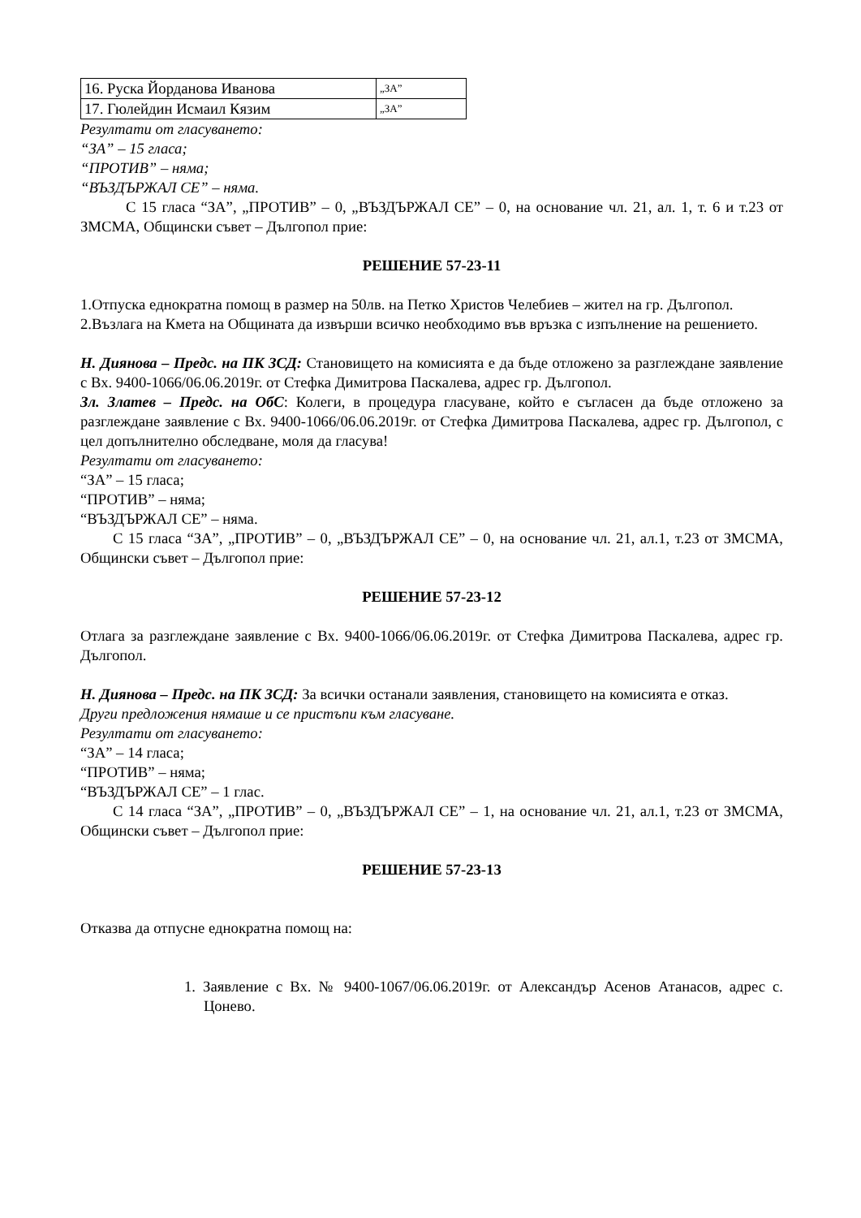| 16. Руска Йорданова Иванова | „ЗА” |
| 17. Гюлейдин Исмаил Кязим | „ЗА” |
Резултати от гласуването:
“ЗА” – 15 гласа;
“ПРОТИВ” – няма;
“ВЪЗДЪРЖАЛ СЕ” – няма.
С 15 гласа “ЗА”, „ПРОТИВ” – 0, „ВЪЗДЪРЖАЛ СЕ” – 0, на основание чл. 21, ал. 1, т. 6 и т.23 от ЗМСМА, Общински съвет – Дългопол прие:
РЕШЕНИЕ 57-23-11
1.Отпуска еднократна помощ в размер на 50лв. на Петко Христов Челебиев – жител на гр. Дългопол.
2.Възлага на Кмета на Общината да извърши всичко необходимо във връзка с изпълнение на решението.
Н. Диянова – Предс. на ПК ЗСД: Становището на комисията е да бъде отложено за разглеждане заявление с Вх. 9400-1066/06.06.2019г. от Стефка Димитрова Паскалева, адрес гр. Дългопол.
Зл. Златев – Предс. на ОбС: Колеги, в процедура гласуване, който е съгласен да бъде отложено за разглеждане заявление с Вх. 9400-1066/06.06.2019г. от Стефка Димитрова Паскалева, адрес гр. Дългопол, с цел допълнително обследване, моля да гласува!
Резултати от гласуването:
“ЗА” – 15 гласа;
“ПРОТИВ” – няма;
“ВЪЗДЪРЖАЛ СЕ” – няма.
С 15 гласа “ЗА”, „ПРОТИВ” – 0, „ВЪЗДЪРЖАЛ СЕ” – 0, на основание чл. 21, ал.1, т.23 от ЗМСМА, Общински съвет – Дългопол прие:
РЕШЕНИЕ 57-23-12
Отлага за разглеждане заявление с Вх. 9400-1066/06.06.2019г. от Стефка Димитрова Паскалева, адрес гр. Дългопол.
Н. Диянова – Предс. на ПК ЗСД: За всички останали заявления, становището на комисията е отказ.
Други предложения нямаше и се пристъпи към гласуване.
Резултати от гласуването:
“ЗА” – 14 гласа;
“ПРОТИВ” – няма;
“ВЪЗДЪРЖАЛ СЕ” – 1 глас.
С 14 гласа “ЗА”, „ПРОТИВ” – 0, „ВЪЗДЪРЖАЛ СЕ” – 1, на основание чл. 21, ал.1, т.23 от ЗМСМА, Общински съвет – Дългопол прие:
РЕШЕНИЕ 57-23-13
Отказва да отпусне еднократна помощ на:
1. Заявление с Вх. № 9400-1067/06.06.2019г. от Александър Асенов Атанасов, адрес с. Цонево.